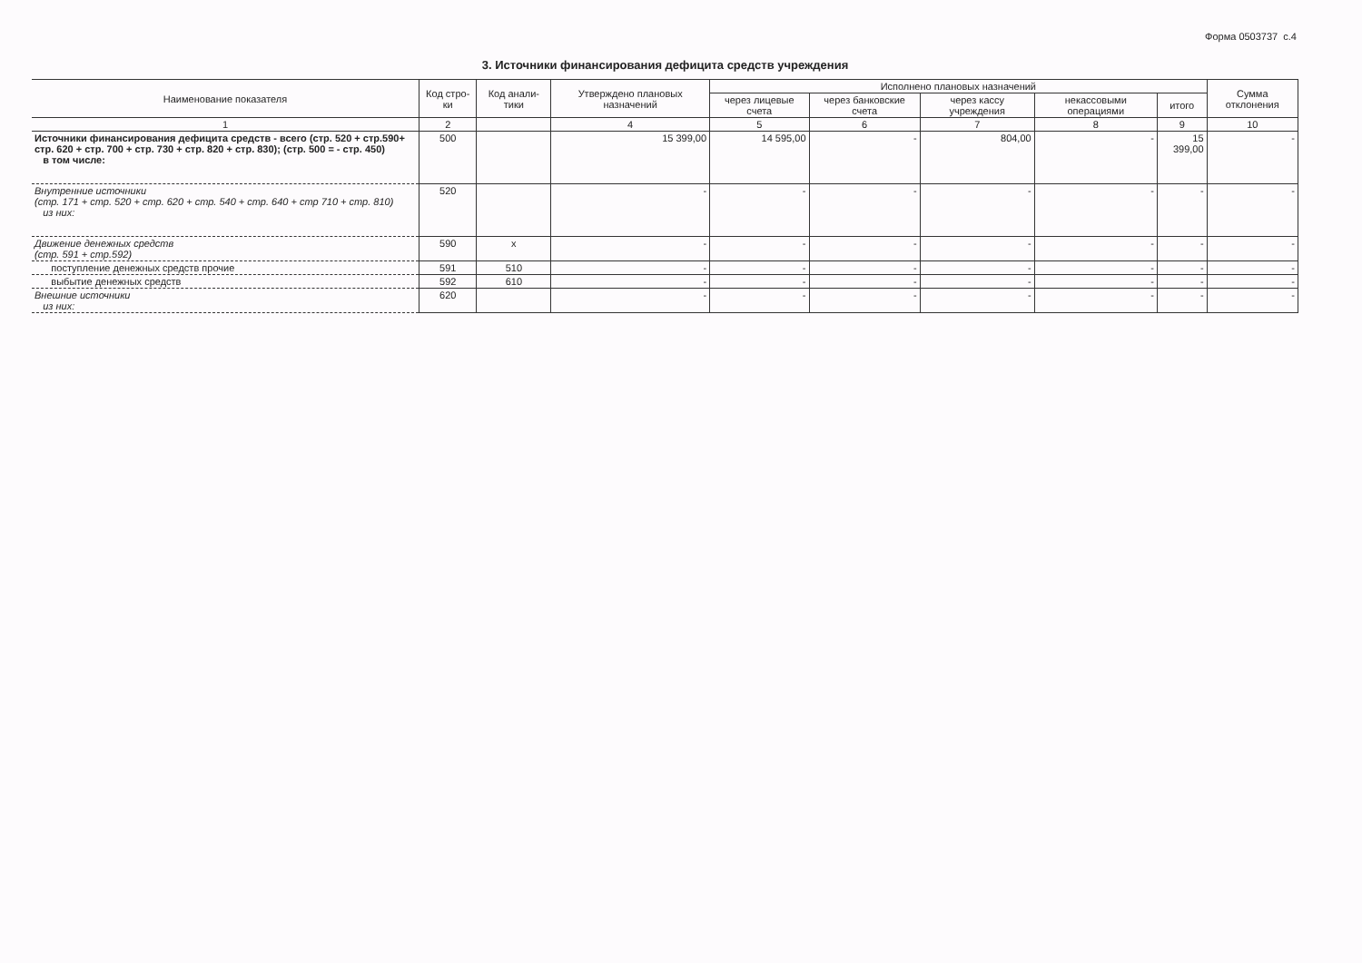Форма 0503737 с.4
3. Источники финансирования дефицита средств учреждения
| Наименование показателя | Код стро-ки | Код анали-тики | Утверждено плановых назначений | Исполнено плановых назначений | | | | | Сумма отклонения |
| --- | --- | --- | --- | --- | --- | --- | --- | --- | --- |
| | | | | через лицевые счета | через банковские счета | через кассу учреждения | некассовыми операциями | итого | |
| 1 | 2 | | 4 | 5 | 6 | 7 | 8 | 9 | 10 |
| Источники финансирования дефицита средств - всего (стр. 520 + стр.590+ стр. 620 + стр. 700 + стр. 730 + стр. 820 + стр. 830); (стр. 500 = - стр. 450) в том числе: | 500 | | 15 399,00 | 14 595,00 | - | 804,00 | - | 15 399,00 | - |
| Внутренние источники (стр. 171 + стр. 520 + стр. 620 + стр. 540 + стр. 640 + стр 710 + стр. 810) из них: | 520 | | - | - | - | - | - | - | - |
| Движение денежных средств (стр. 591 + стр.592) | 590 | x | - | - | - | - | - | - | - |
| поступление денежных средств прочие | 591 | 510 | - | - | - | - | - | - | - |
| выбытие денежных средств | 592 | 610 | - | - | - | - | - | - | - |
| Внешние источники из них: | 620 | | - | - | - | - | - | - | - |